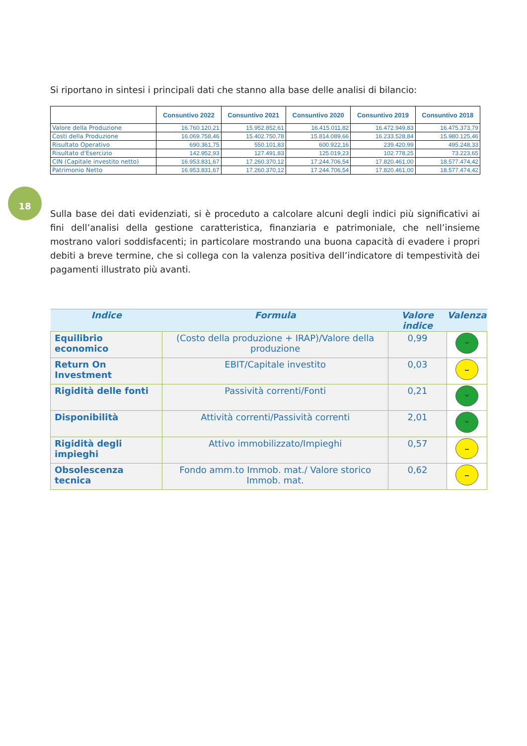18
Si riportano in sintesi i principali dati che stanno alla base delle analisi di bilancio:
| | Consuntivo 2022 | Consuntivo 2021 | Consuntivo 2020 | Consuntivo 2019 | Consuntivo 2018 |
| --- | --- | --- | --- | --- | --- |
| Valore della Produzione | 16.760.120,21 | 15.952.852,61 | 16.415.011,82 | 16.472.949,83 | 16.475.373,79 |
| Costi della Produzione | 16.069.758,46 | 15.402.750,78 | 15.814.089,66 | 16.233.528,84 | 15.980.125,46 |
| Risultato Operativo | 690.361,75 | 550.101,83 | 600.922,16 | 239.420,99 | 495.248,33 |
| Risultato d'Esercizio | 142.952,93 | 127.491,83 | 125.019,23 | 102.778,25 | 73.223,65 |
| CIN (Capitale investito netto) | 16.953.831,67 | 17.260.370,12 | 17.244.706,54 | 17.820.461,00 | 18.577.474,42 |
| Patrimonio Netto | 16.953.831,67 | 17.260.370,12 | 17.244.706,54 | 17.820.461,00 | 18.577.474,42 |
Sulla base dei dati evidenziati, si è proceduto a calcolare alcuni degli indici più significativi ai fini dell’analisi della gestione caratteristica, finanziaria e patrimoniale, che nell’insieme mostrano valori soddisfacenti; in particolare mostrando una buona capacità di evadere i propri debiti a breve termine, che si collega con la valenza positiva dell’indicatore di tempestività dei pagamenti illustrato più avanti.
| Indice | Formula | Valore indice | Valenza |
| --- | --- | --- | --- |
| Equilibrio economico | (Costo della produzione + IRAP)/Valore della produzione | 0,99 | ᵕ |
| Return On Investment | EBIT/Capitale investito | 0,03 | – |
| Rigidità delle fonti | Passività correnti/Fonti | 0,21 | ᵕ |
| Disponibilità | Attività correnti/Passività correnti | 2,01 | ᵕ |
| Rigidità degli impieghi | Attivo immobilizzato/Impieghi | 0,57 | – |
| Obsolescenza tecnica | Fondo amm.to Immob. mat./ Valore storico Immob. mat. | 0,62 | – |